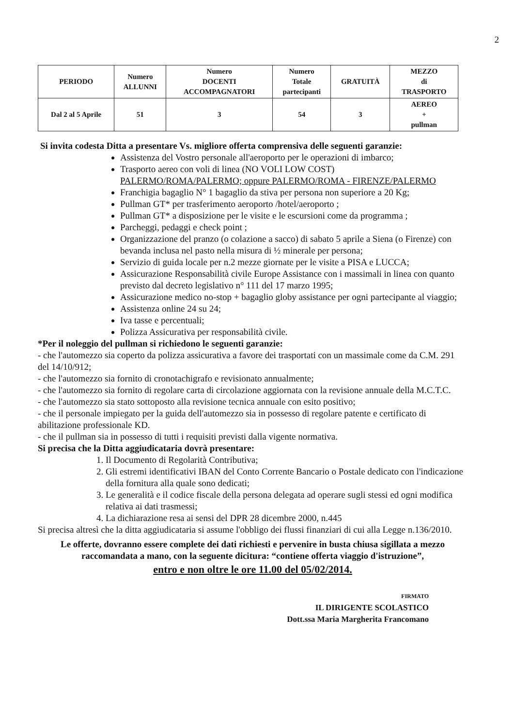2
| PERIODO | Numero ALLUNNI | Numero DOCENTI ACCOMPAGNATORI | Numero Totale partecipanti | GRATUITÀ | MEZZO di TRASPORTO |
| --- | --- | --- | --- | --- | --- |
| Dal 2 al 5 Aprile | 51 | 3 | 54 | 3 | AEREO + pullman |
Si invita codesta Ditta a presentare Vs. migliore offerta comprensiva delle seguenti garanzie:
Assistenza del Vostro personale all'aeroporto per le operazioni di imbarco;
Trasporto aereo con voli di linea (NO VOLI LOW COST)
PALERMO/ROMA/PALERMO; oppure PALERMO/ROMA - FIRENZE/PALERMO
Franchigia bagaglio N° 1 bagaglio da stiva per persona non superiore a 20 Kg;
Pullman GT* per trasferimento aeroporto /hotel/aeroporto ;
Pullman GT* a disposizione per le visite e le escursioni come da programma ;
Parcheggi, pedaggi e check point ;
Organizzazione del pranzo (o colazione a sacco) di sabato 5 aprile a Siena (o Firenze) con bevanda inclusa nel pasto nella misura di ½ minerale per persona;
Servizio di guida locale per n.2 mezze giornate per le visite a PISA e LUCCA;
Assicurazione Responsabilità civile Europe Assistance con i massimali in linea con quanto previsto dal decreto legislativo n° 111 del 17 marzo 1995;
Assicurazione medico no-stop + bagaglio globy assistance per ogni partecipante al viaggio;
Assistenza online 24 su 24;
Iva tasse e percentuali;
Polizza Assicurativa per responsabilità civile.
*Per il noleggio del pullman si richiedono le seguenti garanzie:
- che l'automezzo sia coperto da polizza assicurativa a favore dei trasportati con un massimale come da C.M. 291 del 14/10/912;
- che l'automezzo sia fornito di cronotachigrafo e revisionato annualmente;
- che l'automezzo sia fornito di regolare carta di circolazione aggiornata con la revisione annuale della M.C.T.C.
- che l'automezzo sia stato sottoposto alla revisione tecnica annuale con esito positivo;
- che il personale impiegato per la guida dell'automezzo sia in possesso di regolare patente e certificato di abilitazione professionale KD.
- che il pullman sia in possesso di tutti i requisiti previsti dalla vigente normativa.
Si precisa che la Ditta aggiudicataria dovrà presentare:
1. Il Documento di Regolarità Contributiva;
2. Gli estremi identificativi IBAN del Conto Corrente Bancario o Postale dedicato con l'indicazione della fornitura alla quale sono dedicati;
3. Le generalità e il codice fiscale della persona delegata ad operare sugli stessi ed ogni modifica relativa ai dati trasmessi;
4. La dichiarazione resa ai sensi del DPR 28 dicembre 2000, n.445
Si precisa altresì che la ditta aggiudicataria si assume l'obbligo dei flussi finanziari di cui alla Legge n.136/2010.
Le offerte, dovranno essere complete dei dati richiesti e pervenire in busta chiusa sigillata a mezzo raccomandata a mano, con la seguente dicitura: “contiene offerta viaggio d'istruzione”,
entro e non oltre le ore 11.00 del 05/02/2014.
FIRMATO
IL DIRIGENTE SCOLASTICO
Dott.ssa Maria Margherita Francomano